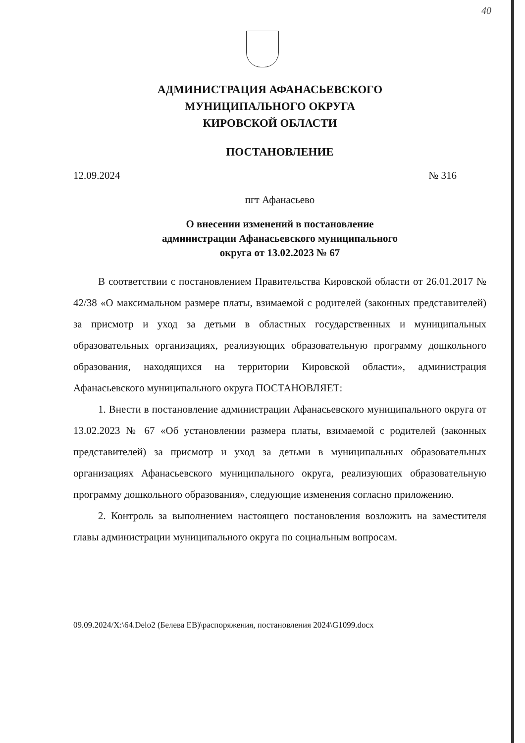40
АДМИНИСТРАЦИЯ АФАНАСЬЕВСКОГО
МУНИЦИПАЛЬНОГО ОКРУГА
КИРОВСКОЙ ОБЛАСТИ
ПОСТАНОВЛЕНИЕ
12.09.2024 № 316
пгт Афанасьево
О внесении изменений в постановление
администрации Афанасьевского муниципального
округа от 13.02.2023 № 67
В соответствии с постановлением Правительства Кировской области от 26.01.2017 № 42/38 «О максимальном размере платы, взимаемой с родителей (законных представителей) за присмотр и уход за детьми в областных государственных и муниципальных образовательных организациях, реализующих образовательную программу дошкольного образования, находящихся на территории Кировской области», администрация Афанасьевского муниципального округа ПОСТАНОВЛЯЕТ:
1. Внести в постановление администрации Афанасьевского муниципального округа от 13.02.2023 № 67 «Об установлении размера платы, взимаемой с родителей (законных представителей) за присмотр и уход за детьми в муниципальных образовательных организациях Афанасьевского муниципального округа, реализующих образовательную программу дошкольного образования», следующие изменения согласно приложению.
2. Контроль за выполнением настоящего постановления возложить на заместителя главы администрации муниципального округа по социальным вопросам.
09.09.2024/X:\64.Delo2 (Белева ЕВ)\распоряжения, постановления 2024\G1099.docx